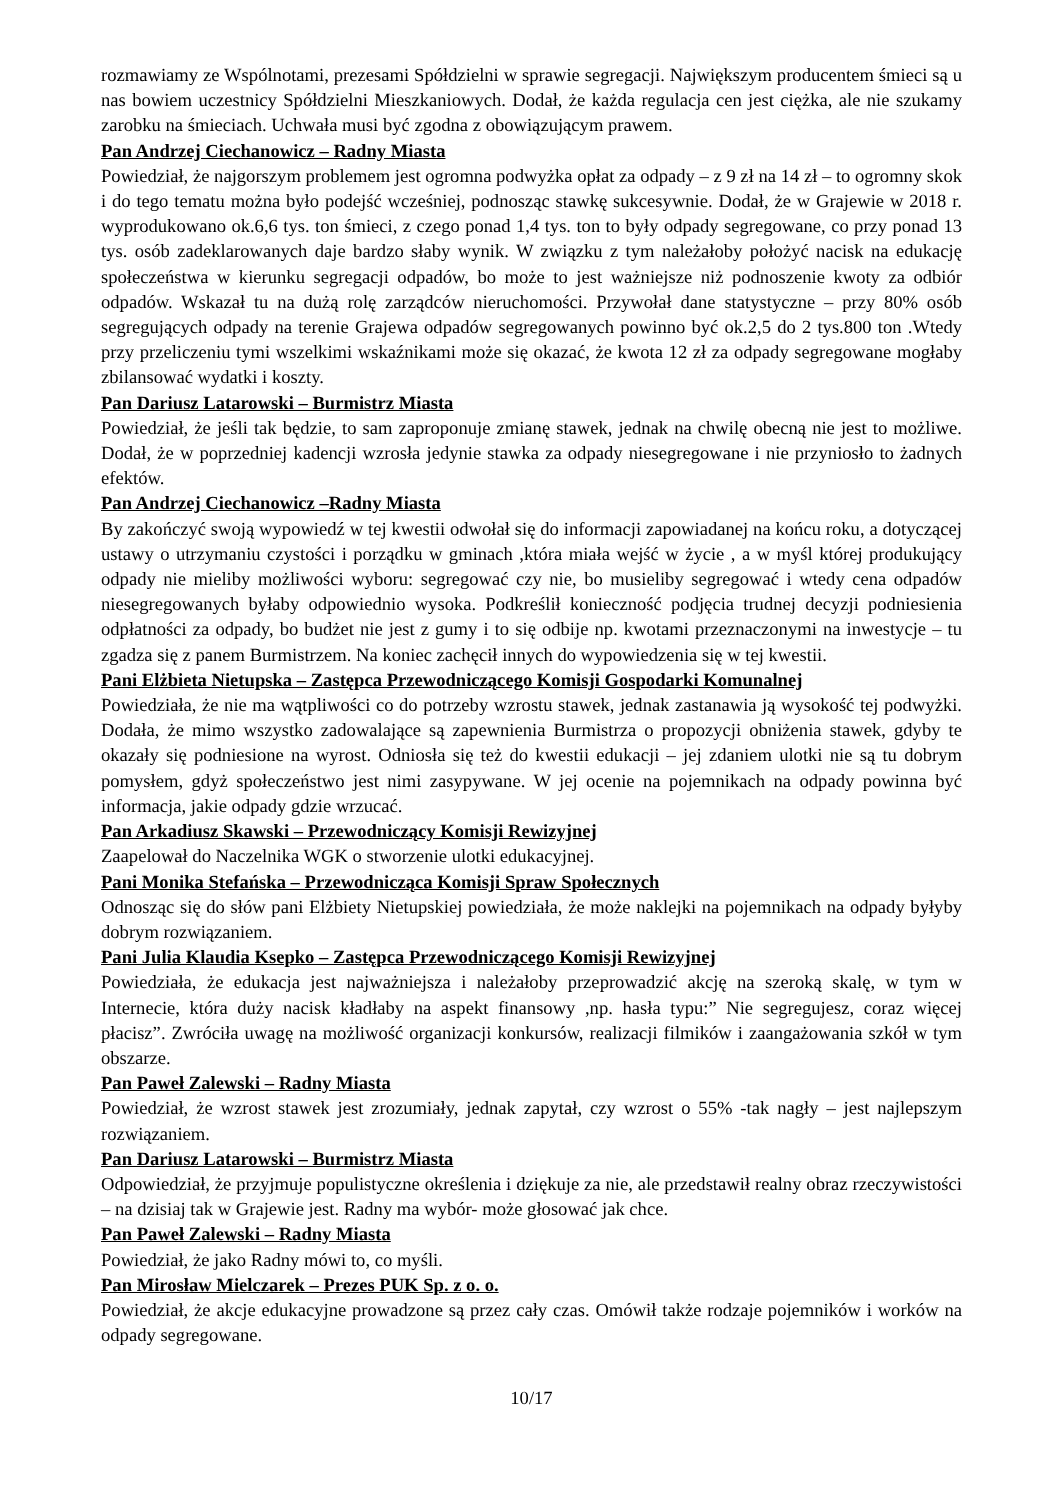rozmawiamy ze Wspólnotami, prezesami Spółdzielni w sprawie segregacji. Największym producentem śmieci są u nas bowiem uczestnicy Spółdzielni Mieszkaniowych. Dodał, że każda regulacja cen jest ciężka, ale nie szukamy zarobku na śmieciach. Uchwała musi być zgodna z obowiązującym prawem.
Pan Andrzej Ciechanowicz – Radny Miasta
Powiedział, że najgorszym problemem jest ogromna podwyżka opłat za odpady – z 9 zł na 14 zł – to ogromny skok i do tego tematu można było podejść wcześniej, podnosząc stawkę sukcesywnie. Dodał, że w Grajewie w 2018 r. wyprodukowano ok.6,6 tys. ton śmieci, z czego ponad 1,4 tys. ton to były odpady segregowane, co przy ponad 13 tys. osób zadeklarowanych daje bardzo słaby wynik. W związku z tym należałoby położyć nacisk na edukację społeczeństwa w kierunku segregacji odpadów, bo może to jest ważniejsze niż podnoszenie kwoty za odbiór odpadów. Wskazał tu na dużą rolę zarządców nieruchomości. Przywołał dane statystyczne – przy 80% osób segregujących odpady na terenie Grajewa odpadów segregowanych powinno być ok.2,5 do 2 tys.800 ton .Wtedy przy przeliczeniu tymi wszelkimi wskaźnikami może się okazać, że kwota 12 zł za odpady segregowane mogłaby zbilansować wydatki i koszty.
Pan Dariusz Latarowski – Burmistrz Miasta
Powiedział, że jeśli tak będzie, to sam zaproponuje zmianę stawek, jednak na chwilę obecną nie jest to możliwe. Dodał, że w poprzedniej kadencji wzrosła jedynie stawka za odpady niesegregowane i nie przyniosło to żadnych efektów.
Pan Andrzej Ciechanowicz –Radny Miasta
By zakończyć swoją wypowiedź w tej kwestii odwołał się do informacji zapowiadanej na końcu roku, a dotyczącej ustawy o utrzymaniu czystości i porządku w gminach ,która miała wejść w życie , a w myśl której produkujący odpady nie mieliby możliwości wyboru: segregować czy nie, bo musieliby segregować i wtedy cena odpadów niesegregowanych byłaby odpowiednio wysoka. Podkreślił konieczność podjęcia trudnej decyzji podniesienia odpłatności za odpady, bo budżet nie jest z gumy i to się odbije np. kwotami przeznaczonymi na inwestycje – tu zgadza się z panem Burmistrzem. Na koniec zachęcił innych do wypowiedzenia się w tej kwestii.
Pani Elżbieta Nietupska – Zastępca Przewodniczącego Komisji Gospodarki Komunalnej
Powiedziała, że nie ma wątpliwości co do potrzeby wzrostu stawek, jednak zastanawia ją wysokość tej podwyżki. Dodała, że mimo wszystko zadowalające są zapewnienia Burmistrza o propozycji obniżenia stawek, gdyby te okazały się podniesione na wyrost. Odniosła się też do kwestii edukacji – jej zdaniem ulotki nie są tu dobrym pomysłem, gdyż społeczeństwo jest nimi zasypywane. W jej ocenie na pojemnikach na odpady powinna być informacja, jakie odpady gdzie wrzucać.
Pan Arkadiusz Skawski – Przewodniczący Komisji Rewizyjnej
Zaapelował do Naczelnika WGK o stworzenie ulotki edukacyjnej.
Pani Monika Stefańska – Przewodnicząca Komisji Spraw Społecznych
Odnosząc się do słów pani Elżbiety Nietupskiej powiedziała, że może naklejki na pojemnikach na odpady byłyby dobrym rozwiązaniem.
Pani Julia Klaudia Ksepko – Zastępca Przewodniczącego Komisji Rewizyjnej
Powiedziała, że edukacja jest najważniejsza i należałoby przeprowadzić akcję na szeroką skalę, w tym w Internecie, która duży nacisk kładłaby na aspekt finansowy ,np. hasła typu:” Nie segregujesz, coraz więcej płacisz”. Zwróciła uwagę na możliwość organizacji konkursów, realizacji filmików i zaangażowania szkół w tym obszarze.
Pan Paweł Zalewski – Radny Miasta
Powiedział, że wzrost stawek jest zrozumiały, jednak zapytał, czy wzrost o 55% -tak nagły – jest najlepszym rozwiązaniem.
Pan Dariusz Latarowski – Burmistrz Miasta
Odpowiedział, że przyjmuje populistyczne określenia i dziękuje za nie, ale przedstawił realny obraz rzeczywistości – na dzisiaj tak w Grajewie jest. Radny ma wybór- może głosować jak chce.
Pan Paweł Zalewski – Radny Miasta
Powiedział, że jako Radny mówi to, co myśli.
Pan Mirosław Mielczarek – Prezes PUK Sp. z o. o.
Powiedział, że akcje edukacyjne prowadzone są przez cały czas. Omówił także rodzaje pojemników i worków na odpady segregowane.
10/17